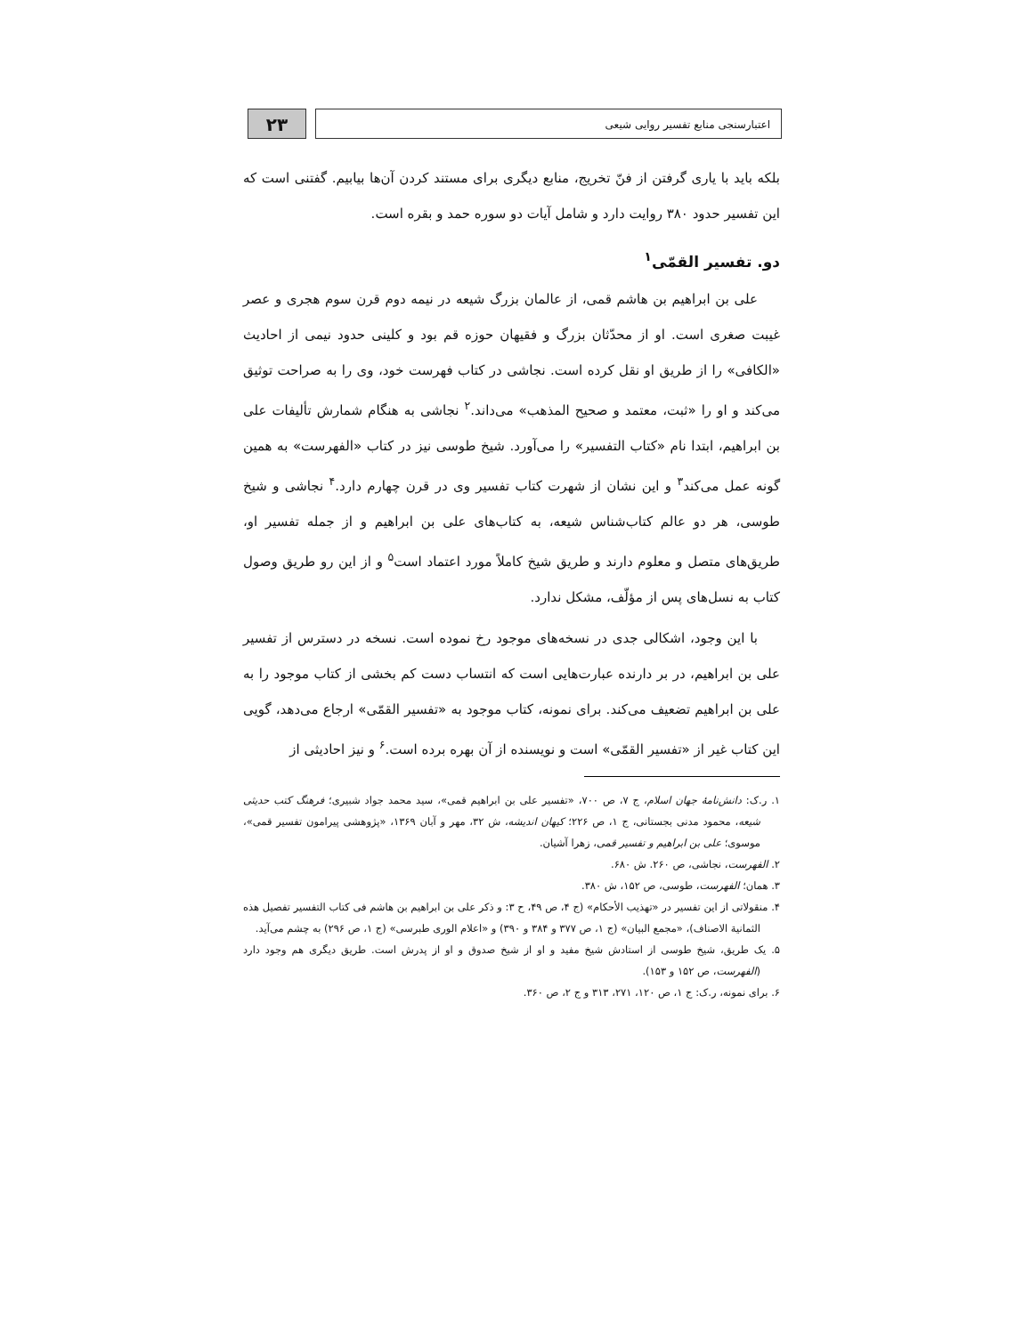۲۳
اعتبارسنجی منابع تفسیر روایی شیعی
بلکه باید با یاری گرفتن از فنّ تخریج، منابع دیگری برای مستند کردن آن‌ها بیابیم. گفتنی است که این تفسیر حدود ۳۸۰ روایت دارد و شامل آیات دو سوره حمد و بقره است.
دو. تفسیر القمّی<sup>۱</sup>
علی بن ابراهیم بن هاشم قمی، از عالمان بزرگ شیعه در نیمه دوم قرن سوم هجری و عصر غیبت صغری است. او از محدّثان بزرگ و فقیهان حوزه قم بود و کلینی حدود نیمی از احادیث «الکافی» را از طریق او نقل کرده است. نجاشی در کتاب فهرست خود، وی را به صراحت توثیق می‌کند و او را «ثبت، معتمد و صحیح المذهب» می‌داند.<sup>۲</sup> نجاشی به هنگام شمارش تألیفات علی بن ابراهیم، ابتدا نام «کتاب التفسیر» را می‌آورد. شیخ طوسی نیز در کتاب «الفهرست» به همین گونه عمل می‌کند<sup>۳</sup> و این نشان از شهرت کتاب تفسیر وی در قرن چهارم دارد.<sup>۴</sup> نجاشی و شیخ طوسی، هر دو عالم کتاب‌شناس شیعه، به کتاب‌های علی بن ابراهیم و از جمله تفسیر او، طریق‌های متصل و معلوم دارند و طریق شیخ کاملاً مورد اعتماد است<sup>۵</sup> و از این رو طریق وصول کتاب به نسل‌های پس از مؤلّف، مشکل ندارد.
با این وجود، اشکالی جدی در نسخه‌های موجود رخ نموده است. نسخه در دسترس از تفسیر علی بن ابراهیم، در بر دارنده عبارت‌هایی است که انتساب دست کم بخشی از کتاب موجود را به علی بن ابراهیم تضعیف می‌کند. برای نمونه، کتاب موجود به «تفسیر القمّی» ارجاع می‌دهد، گویی این کتاب غیر از «تفسیر القمّی» است و نویسنده از آن بهره برده است.<sup>۶</sup> و نیز احادیثی از
۱. ر.ک: دانش‌نامهٔ جهان اسلام، ج ۷، ص ۷۰۰، «تفسیر علی بن ابراهیم قمی»، سید محمد جواد شبیری؛ فرهنگ کتب حدیثی شیعه، محمود مدنی بجستانی، ج ۱، ص ۲۲۶؛ کیهان اندیشه، ش ۳۲، مهر و آبان ۱۳۶۹، «پژوهشی پیرامون تفسیر قمی»، موسوی؛ علی بن ابراهیم و تفسیر قمی، زهرا آشیان.
۲. الفهرست، نجاشی، ص ۲۶۰. ش ۶۸۰.
۳. همان؛ الفهرست، طوسی، ص ۱۵۲، ش ۳۸۰.
۴. منقولاتی از این تفسیر در «تهذیب الأحکام» (ج ۴، ص ۴۹، ح ۳: و ذکر علی بن ابراهیم بن هاشم فی کتاب التفسیر تفصیل هذه الثمانیة الاصناف)، «مجمع البیان» (ج ۱، ص ۳۷۷ و ۳۸۴ و ۳۹۰) و «اعلام الوری طبرسی» (ج ۱، ص ۲۹۶) به چشم می‌آید.
۵. یک طریق، شیخ طوسی از استادش شیخ مفید و او از شیخ صدوق و او از پدرش است. طریق دیگری هم وجود دارد (الفهرست، ص ۱۵۲ و ۱۵۳).
۶. برای نمونه، ر.ک: ج ۱، ص ۱۲۰، ۲۷۱، ۳۱۳ و ج ۲، ص ۳۶۰.